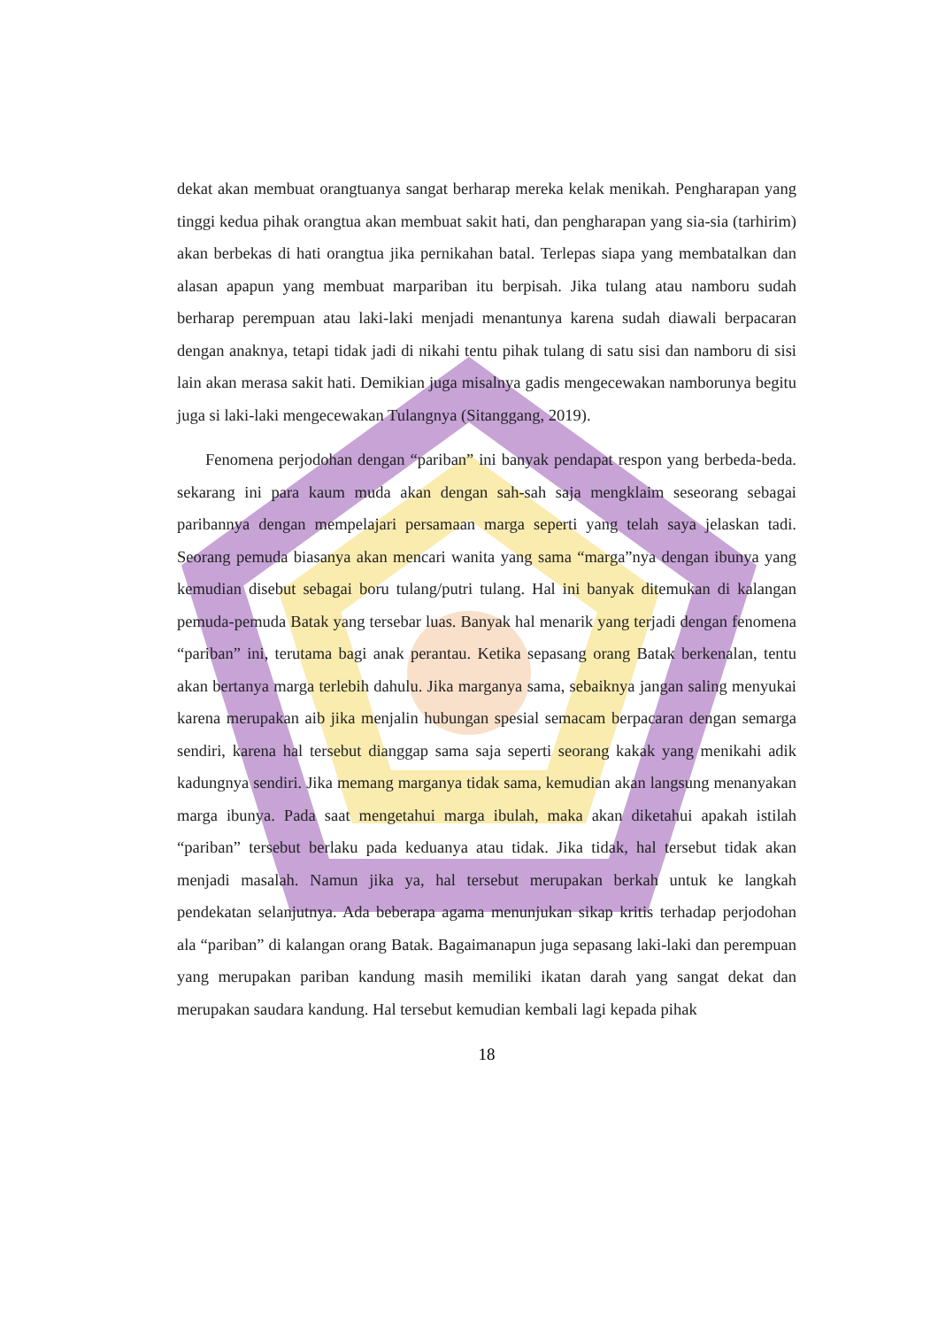dekat akan membuat orangtuanya sangat berharap mereka kelak menikah. Pengharapan yang tinggi kedua pihak orangtua akan membuat sakit hati, dan pengharapan yang sia-sia (tarhirim) akan berbekas di hati orangtua jika pernikahan batal. Terlepas siapa yang membatalkan dan alasan apapun yang membuat marpariban itu berpisah. Jika tulang atau namboru sudah berharap perempuan atau laki-laki menjadi menantunya karena sudah diawali berpacaran dengan anaknya, tetapi tidak jadi di nikahi tentu pihak tulang di satu sisi dan namboru di sisi lain akan merasa sakit hati. Demikian juga misalnya gadis mengecewakan namborunya begitu juga si laki-laki mengecewakan Tulangnya (Sitanggang, 2019).
Fenomena perjodohan dengan “pariban” ini banyak pendapat respon yang berbeda-beda. sekarang ini para kaum muda akan dengan sah-sah saja mengklaim seseorang sebagai paribannya dengan mempelajari persamaan marga seperti yang telah saya jelaskan tadi. Seorang pemuda biasanya akan mencari wanita yang sama “marga”nya dengan ibunya yang kemudian disebut sebagai boru tulang/putri tulang. Hal ini banyak ditemukan di kalangan pemuda-pemuda Batak yang tersebar luas. Banyak hal menarik yang terjadi dengan fenomena “pariban” ini, terutama bagi anak perantau. Ketika sepasang orang Batak berkenalan, tentu akan bertanya marga terlebih dahulu. Jika marganya sama, sebaiknya jangan saling menyukai karena merupakan aib jika menjalin hubungan spesial semacam berpacaran dengan semarga sendiri, karena hal tersebut dianggap sama saja seperti seorang kakak yang menikahi adik kadungnya sendiri. Jika memang marganya tidak sama, kemudian akan langsung menanyakan marga ibunya. Pada saat mengetahui marga ibulah, maka akan diketahui apakah istilah “pariban” tersebut berlaku pada keduanya atau tidak. Jika tidak, hal tersebut tidak akan menjadi masalah. Namun jika ya, hal tersebut merupakan berkah untuk ke langkah pendekatan selanjutnya. Ada beberapa agama menunjukan sikap kritis terhadap perjodohan ala “pariban” di kalangan orang Batak. Bagaimanapun juga sepasang laki-laki dan perempuan yang merupakan pariban kandung masih memiliki ikatan darah yang sangat dekat dan merupakan saudara kandung. Hal tersebut kemudian kembali lagi kepada pihak
18